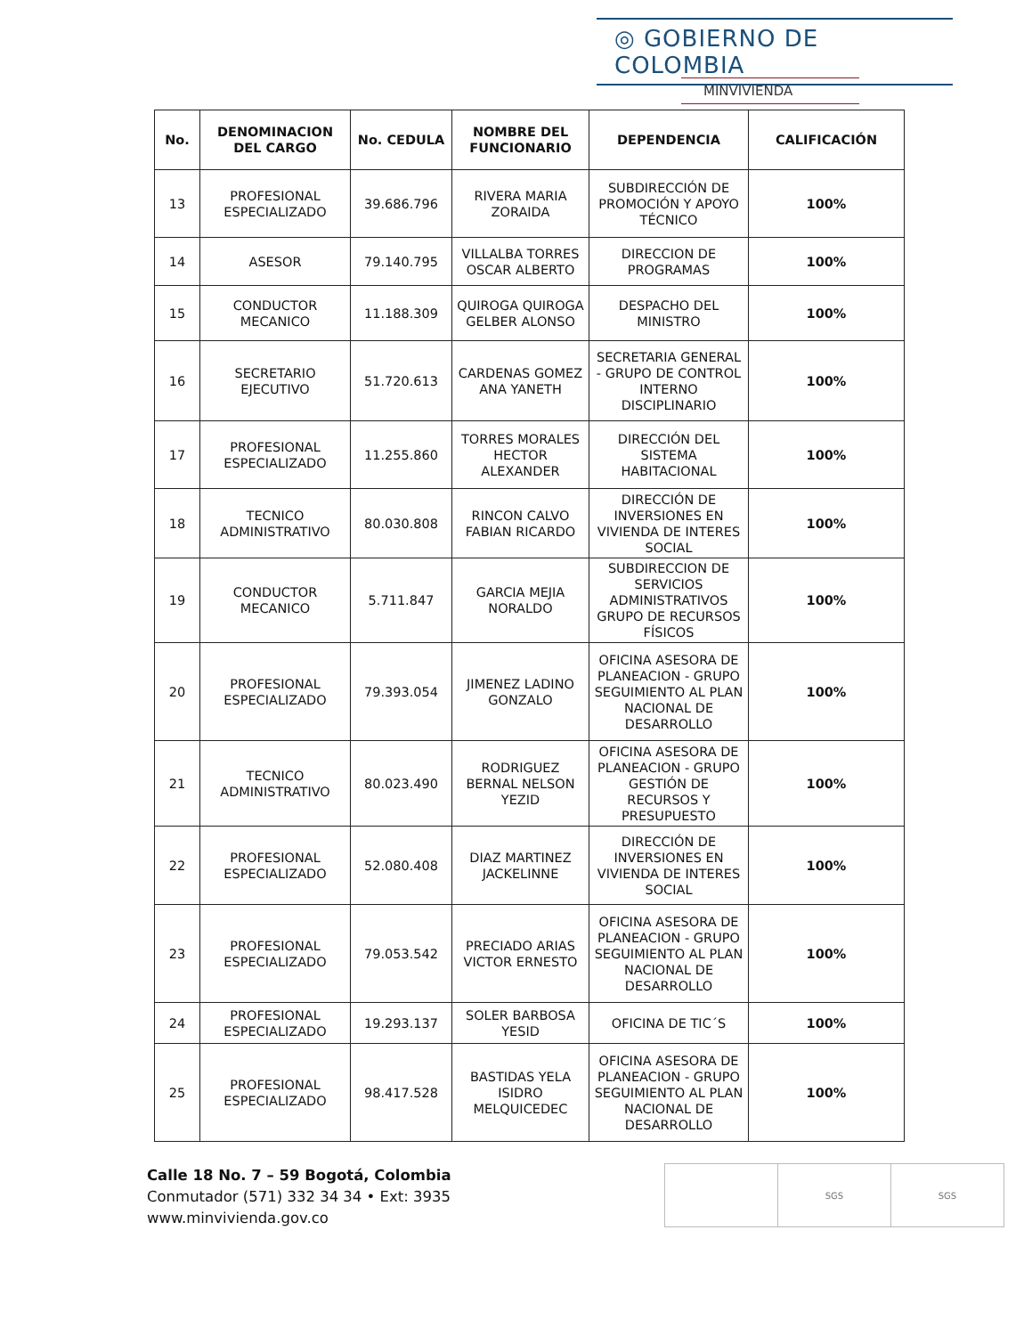◎ GOBIERNO DE COLOMBIA
MINVIVIENDA
| No. | DENOMINACION DEL CARGO | No. CEDULA | NOMBRE DEL FUNCIONARIO | DEPENDENCIA | CALIFICACIÓN |
| --- | --- | --- | --- | --- | --- |
| 13 | PROFESIONAL ESPECIALIZADO | 39.686.796 | RIVERA MARIA ZORAIDA | SUBDIRECCIÓN DE PROMOCIÓN Y APOYO TÉCNICO | 100% |
| 14 | ASESOR | 79.140.795 | VILLALBA TORRES OSCAR ALBERTO | DIRECCION DE PROGRAMAS | 100% |
| 15 | CONDUCTOR MECANICO | 11.188.309 | QUIROGA QUIROGA GELBER ALONSO | DESPACHO DEL MINISTRO | 100% |
| 16 | SECRETARIO EJECUTIVO | 51.720.613 | CARDENAS GOMEZ ANA YANETH | SECRETARIA GENERAL - GRUPO DE CONTROL INTERNO DISCIPLINARIO | 100% |
| 17 | PROFESIONAL ESPECIALIZADO | 11.255.860 | TORRES MORALES HECTOR ALEXANDER | DIRECCIÓN DEL SISTEMA HABITACIONAL | 100% |
| 18 | TECNICO ADMINISTRATIVO | 80.030.808 | RINCON CALVO FABIAN RICARDO | DIRECCIÓN DE INVERSIONES EN VIVIENDA DE INTERES SOCIAL | 100% |
| 19 | CONDUCTOR MECANICO | 5.711.847 | GARCIA MEJIA NORALDO | SUBDIRECCION DE SERVICIOS ADMINISTRATIVOS GRUPO DE RECURSOS FÍSICOS | 100% |
| 20 | PROFESIONAL ESPECIALIZADO | 79.393.054 | JIMENEZ LADINO GONZALO | OFICINA ASESORA DE PLANEACION - GRUPO SEGUIMIENTO AL PLAN NACIONAL DE DESARROLLO | 100% |
| 21 | TECNICO ADMINISTRATIVO | 80.023.490 | RODRIGUEZ BERNAL NELSON YEZID | OFICINA ASESORA DE PLANEACION - GRUPO GESTIÓN DE RECURSOS Y PRESUPUESTO | 100% |
| 22 | PROFESIONAL ESPECIALIZADO | 52.080.408 | DIAZ MARTINEZ JACKELINNE | DIRECCIÓN DE INVERSIONES EN VIVIENDA DE INTERES SOCIAL | 100% |
| 23 | PROFESIONAL ESPECIALIZADO | 79.053.542 | PRECIADO ARIAS VICTOR ERNESTO | OFICINA ASESORA DE PLANEACION - GRUPO SEGUIMIENTO AL PLAN NACIONAL DE DESARROLLO | 100% |
| 24 | PROFESIONAL ESPECIALIZADO | 19.293.137 | SOLER BARBOSA YESID | OFICINA DE TIC´S | 100% |
| 25 | PROFESIONAL ESPECIALIZADO | 98.417.528 | BASTIDAS YELA ISIDRO MELQUICEDEC | OFICINA ASESORA DE PLANEACION - GRUPO SEGUIMIENTO AL PLAN NACIONAL DE DESARROLLO | 100% |
Calle 18 No. 7 – 59 Bogotá, Colombia
Conmutador (571) 332 34 34 • Ext: 3935
www.minvivienda.gov.co
SGS SGS